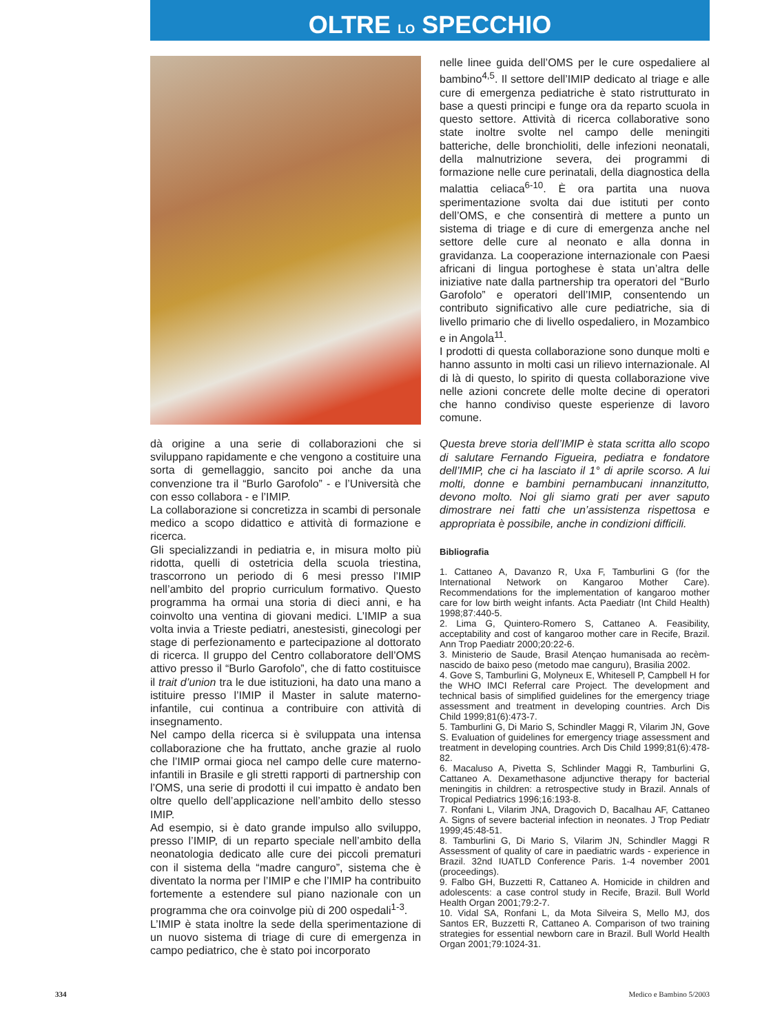OLTRE LO SPECCHIO
dà origine a una serie di collaborazioni che si sviluppano rapidamente e che vengono a costituire una sorta di gemellaggio, sancito poi anche da una convenzione tra il “Burlo Garofolo” - e l’Università che con esso collabora - e l’IMIP.
La collaborazione si concretizza in scambi di personale medico a scopo didattico e attività di formazione e ricerca.
Gli specializzandi in pediatria e, in misura molto più ridotta, quelli di ostetricia della scuola triestina, trascorrono un periodo di 6 mesi presso l’IMIP nell’ambito del proprio curriculum formativo. Questo programma ha ormai una storia di dieci anni, e ha coinvolto una ventina di giovani medici. L’IMIP a sua volta invia a Trieste pediatri, anestesisti, ginecologi per stage di perfezionamento e partecipazione al dottorato di ricerca. Il gruppo del Centro collaboratore dell’OMS attivo presso il “Burlo Garofolo”, che di fatto costituisce il trait d’union tra le due istituzioni, ha dato una mano a istituire presso l’IMIP il Master in salute materno-infantile, cui continua a contribuire con attività di insegnamento.
Nel campo della ricerca si è sviluppata una intensa collaborazione che ha fruttato, anche grazie al ruolo che l’IMIP ormai gioca nel campo delle cure materno-infantili in Brasile e gli stretti rapporti di partnership con l’OMS, una serie di prodotti il cui impatto è andato ben oltre quello dell’applicazione nell’ambito dello stesso IMIP.
Ad esempio, si è dato grande impulso allo sviluppo, presso l’IMIP, di un reparto speciale nell’ambito della neonatologia dedicato alle cure dei piccoli prematuri con il sistema della “madre canguro”, sistema che è diventato la norma per l’IMIP e che l’IMIP ha contribuito fortemente a estendere sul piano nazionale con un programma che ora coinvolge più di 200 ospedali<sup>1-3</sup>.
L’IMIP è stata inoltre la sede della sperimentazione di un nuovo sistema di triage di cure di emergenza in campo pediatrico, che è stato poi incorporato
nelle linee guida dell’OMS per le cure ospedaliere al bambino<sup>4,5</sup>. Il settore dell’IMIP dedicato al triage e alle cure di emergenza pediatriche è stato ristrutturato in base a questi principi e funge ora da reparto scuola in questo settore. Attività di ricerca collaborative sono state inoltre svolte nel campo delle meningiti batteriche, delle bronchioliti, delle infezioni neonatali, della malnutrizione severa, dei programmi di formazione nelle cure perinatali, della diagnostica della malattia celiaca<sup>6-10</sup>. È ora partita una nuova sperimentazione svolta dai due istituti per conto dell’OMS, e che consentirà di mettere a punto un sistema di triage e di cure di emergenza anche nel settore delle cure al neonato e alla donna in gravidanza. La cooperazione internazionale con Paesi africani di lingua portoghese è stata un’altra delle iniziative nate dalla partnership tra operatori del “Burlo Garofolo” e operatori dell’IMIP, consentendo un contributo significativo alle cure pediatriche, sia di livello primario che di livello ospedaliero, in Mozambico e in Angola<sup>11</sup>.
I prodotti di questa collaborazione sono dunque molti e hanno assunto in molti casi un rilievo internazionale. Al di là di questo, lo spirito di questa collaborazione vive nelle azioni concrete delle molte decine di operatori che hanno condiviso queste esperienze di lavoro comune.
Questa breve storia dell’IMIP è stata scritta allo scopo di salutare Fernando Figueira, pediatra e fondatore dell’IMIP, che ci ha lasciato il 1° di aprile scorso. A lui molti, donne e bambini pernambucani innanzitutto, devono molto. Noi gli siamo grati per aver saputo dimostrare nei fatti che un’assistenza rispettosa e appropriata è possibile, anche in condizioni difficili.
Bibliografia
1. Cattaneo A, Davanzo R, Uxa F, Tamburlini G (for the International Network on Kangaroo Mother Care). Recommendations for the implementation of kangaroo mother care for low birth weight infants. Acta Paediatr (Int Child Health) 1998;87:440-5.
2. Lima G, Quintero-Romero S, Cattaneo A. Feasibility, acceptability and cost of kangaroo mother care in Recife, Brazil. Ann Trop Paediatr 2000;20:22-6.
3. Ministerio de Saude, Brasil Atençao humanisada ao recèm-nascido de baixo peso (metodo mae canguru), Brasilia 2002.
4. Gove S, Tamburlini G, Molyneux E, Whitesell P, Campbell H for the WHO IMCI Referral care Project. The development and technical basis of simplified guidelines for the emergency triage assessment and treatment in developing countries. Arch Dis Child 1999;81(6):473-7.
5. Tamburlini G, Di Mario S, Schindler Maggi R, Vilarim JN, Gove S. Evaluation of guidelines for emergency triage assessment and treatment in developing countries. Arch Dis Child 1999;81(6):478-82.
6. Macaluso A, Pivetta S, Schlinder Maggi R, Tamburlini G, Cattaneo A. Dexamethasone adjunctive therapy for bacterial meningitis in children: a retrospective study in Brazil. Annals of Tropical Pediatrics 1996;16:193-8.
7. Ronfani L, Vilarim JNA, Dragovich D, Bacalhau AF, Cattaneo A. Signs of severe bacterial infection in neonates. J Trop Pediatr 1999;45:48-51.
8. Tamburlini G, Di Mario S, Vilarim JN, Schindler Maggi R Assessment of quality of care in paediatric wards - experience in Brazil. 32nd IUATLD Conference Paris. 1-4 november 2001 (proceedings).
9. Falbo GH, Buzzetti R, Cattaneo A. Homicide in children and adolescents: a case control study in Recife, Brazil. Bull World Health Organ 2001;79:2-7.
10. Vidal SA, Ronfani L, da Mota Silveira S, Mello MJ, dos Santos ER, Buzzetti R, Cattaneo A. Comparison of two training strategies for essential newborn care in Brazil. Bull World Health Organ 2001;79:1024-31.
334 Medico e Bambino 5/2003